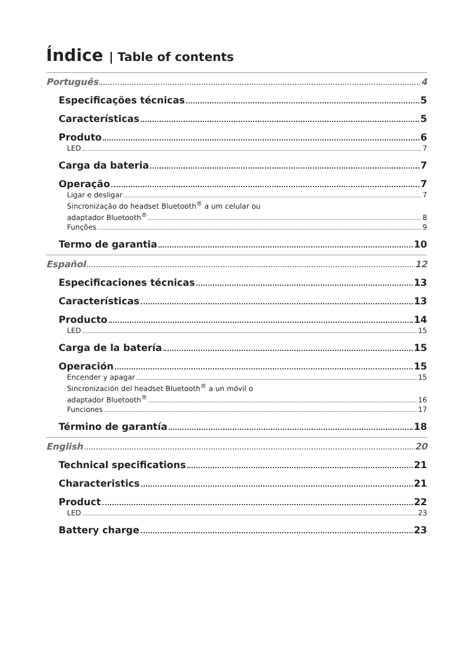Índice | Table of contents
Português 4
Especificações técnicas 5
Características 5
Produto 6
LED 7
Carga da bateria 7
Operação 7
Ligar e desligar 7
Sincronização do headset Bluetooth<sup>®</sup> a um celular ou
adaptador Bluetooth<sup>®</sup> 8
Funções 9
Termo de garantia 10
Español 12
Especificaciones técnicas 13
Características 13
Producto 14
LED 15
Carga de la batería 15
Operación 15
Encender y apagar 15
Sincronización del headset Bluetooth<sup>®</sup> a un móvil o
adaptador Bluetooth<sup>®</sup> 16
Funciones 17
Término de garantía 18
English 20
Technical specifications 21
Characteristics 21
Product 22
LED 23
Battery charge 23